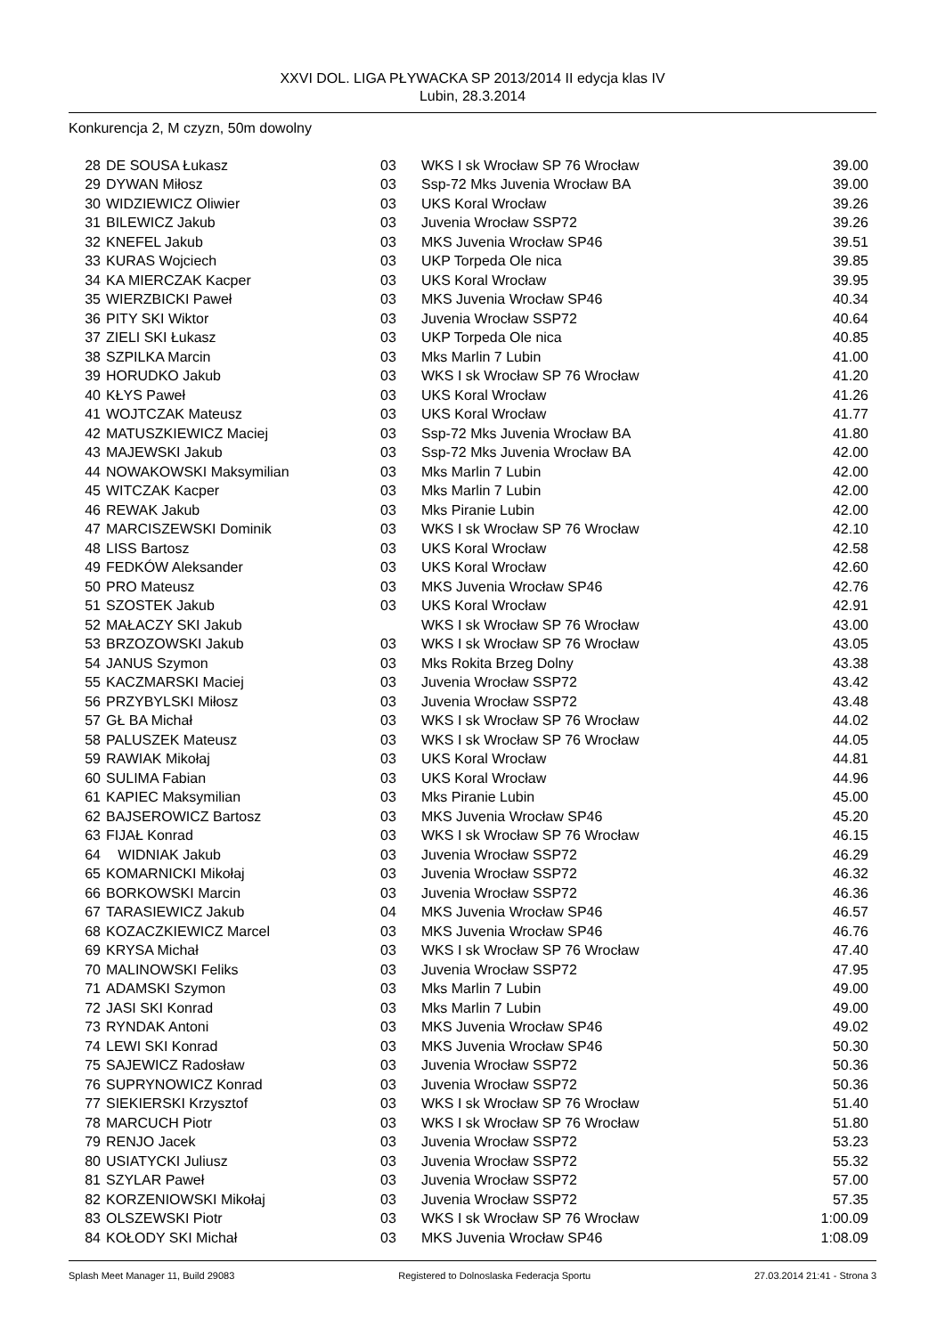XXVI DOL. LIGA PŁYWACKA SP 2013/2014 II edycja klas IV
Lubin, 28.3.2014
Konkurencja 2, M czyzn, 50m dowolny
| 28 | DE SOUSA Łukasz | 03 | WKS I sk Wrocław SP 76 Wrocław | 39.00 |
| 29 | DYWAN Miłosz | 03 | Ssp-72 Mks Juvenia Wrocław BA | 39.00 |
| 30 | WIDZIEWICZ Oliwier | 03 | UKS Koral Wrocław | 39.26 |
| 31 | BILEWICZ Jakub | 03 | Juvenia Wrocław SSP72 | 39.26 |
| 32 | KNEFEL Jakub | 03 | MKS Juvenia Wrocław SP46 | 39.51 |
| 33 | KURAS Wojciech | 03 | UKP Torpeda Ole nica | 39.85 |
| 34 | KA MIERCZAK Kacper | 03 | UKS Koral Wrocław | 39.95 |
| 35 | WIERZBICKI Paweł | 03 | MKS Juvenia Wrocław SP46 | 40.34 |
| 36 | PITY SKI Wiktor | 03 | Juvenia Wrocław SSP72 | 40.64 |
| 37 | ZIELI SKI Łukasz | 03 | UKP Torpeda Ole nica | 40.85 |
| 38 | SZPILKA Marcin | 03 | Mks Marlin 7 Lubin | 41.00 |
| 39 | HORUDKO Jakub | 03 | WKS I sk Wrocław SP 76 Wrocław | 41.20 |
| 40 | KŁYS Paweł | 03 | UKS Koral Wrocław | 41.26 |
| 41 | WOJTCZAK Mateusz | 03 | UKS Koral Wrocław | 41.77 |
| 42 | MATUSZKIEWICZ Maciej | 03 | Ssp-72 Mks Juvenia Wrocław BA | 41.80 |
| 43 | MAJEWSKI Jakub | 03 | Ssp-72 Mks Juvenia Wrocław BA | 42.00 |
| 44 | NOWAKOWSKI Maksymilian | 03 | Mks Marlin 7 Lubin | 42.00 |
| 45 | WITCZAK Kacper | 03 | Mks Marlin 7 Lubin | 42.00 |
| 46 | REWAK Jakub | 03 | Mks Piranie Lubin | 42.00 |
| 47 | MARCISZEWSKI Dominik | 03 | WKS I sk Wrocław SP 76 Wrocław | 42.10 |
| 48 | LISS Bartosz | 03 | UKS Koral Wrocław | 42.58 |
| 49 | FEDKÓW Aleksander | 03 | UKS Koral Wrocław | 42.60 |
| 50 | PRO Mateusz | 03 | MKS Juvenia Wrocław SP46 | 42.76 |
| 51 | SZOSTEK Jakub | 03 | UKS Koral Wrocław | 42.91 |
| 52 | MAŁACZY SKI Jakub | | WKS I sk Wrocław SP 76 Wrocław | 43.00 |
| 53 | BRZOZOWSKI Jakub | 03 | WKS I sk Wrocław SP 76 Wrocław | 43.05 |
| 54 | JANUS Szymon | 03 | Mks Rokita Brzeg Dolny | 43.38 |
| 55 | KACZMARSKI Maciej | 03 | Juvenia Wrocław SSP72 | 43.42 |
| 56 | PRZYBYLSKI Miłosz | 03 | Juvenia Wrocław SSP72 | 43.48 |
| 57 | GŁ BA Michał | 03 | WKS I sk Wrocław SP 76 Wrocław | 44.02 |
| 58 | PALUSZEK Mateusz | 03 | WKS I sk Wrocław SP 76 Wrocław | 44.05 |
| 59 | RAWIAK Mikołaj | 03 | UKS Koral Wrocław | 44.81 |
| 60 | SULIMA Fabian | 03 | UKS Koral Wrocław | 44.96 |
| 61 | KAPIEC Maksymilian | 03 | Mks Piranie Lubin | 45.00 |
| 62 | BAJSEROWICZ Bartosz | 03 | MKS Juvenia Wrocław SP46 | 45.20 |
| 63 | FIJAŁ Konrad | 03 | WKS I sk Wrocław SP 76 Wrocław | 46.15 |
| 64 | WIDNIAK Jakub | 03 | Juvenia Wrocław SSP72 | 46.29 |
| 65 | KOMARNICKI Mikołaj | 03 | Juvenia Wrocław SSP72 | 46.32 |
| 66 | BORKOWSKI Marcin | 03 | Juvenia Wrocław SSP72 | 46.36 |
| 67 | TARASIEWICZ Jakub | 04 | MKS Juvenia Wrocław SP46 | 46.57 |
| 68 | KOZACZKIEWICZ Marcel | 03 | MKS Juvenia Wrocław SP46 | 46.76 |
| 69 | KRYSA Michał | 03 | WKS I sk Wrocław SP 76 Wrocław | 47.40 |
| 70 | MALINOWSKI Feliks | 03 | Juvenia Wrocław SSP72 | 47.95 |
| 71 | ADAMSKI Szymon | 03 | Mks Marlin 7 Lubin | 49.00 |
| 72 | JASI SKI Konrad | 03 | Mks Marlin 7 Lubin | 49.00 |
| 73 | RYNDAK Antoni | 03 | MKS Juvenia Wrocław SP46 | 49.02 |
| 74 | LEWI SKI Konrad | 03 | MKS Juvenia Wrocław SP46 | 50.30 |
| 75 | SAJEWICZ Radosław | 03 | Juvenia Wrocław SSP72 | 50.36 |
| 76 | SUPRYNOWICZ Konrad | 03 | Juvenia Wrocław SSP72 | 50.36 |
| 77 | SIEKIERSKI Krzysztof | 03 | WKS I sk Wrocław SP 76 Wrocław | 51.40 |
| 78 | MARCUCH Piotr | 03 | WKS I sk Wrocław SP 76 Wrocław | 51.80 |
| 79 | RENJO Jacek | 03 | Juvenia Wrocław SSP72 | 53.23 |
| 80 | USIATYCKI Juliusz | 03 | Juvenia Wrocław SSP72 | 55.32 |
| 81 | SZYLAR Paweł | 03 | Juvenia Wrocław SSP72 | 57.00 |
| 82 | KORZENIOWSKI Mikołaj | 03 | Juvenia Wrocław SSP72 | 57.35 |
| 83 | OLSZEWSKI Piotr | 03 | WKS I sk Wrocław SP 76 Wrocław | 1:00.09 |
| 84 | KOŁODY SKI Michał | 03 | MKS Juvenia Wrocław SP46 | 1:08.09 |
Splash Meet Manager 11, Build 29083 Registered to Dolnoslaska Federacja Sportu 27.03.2014 21:41 - Strona 3